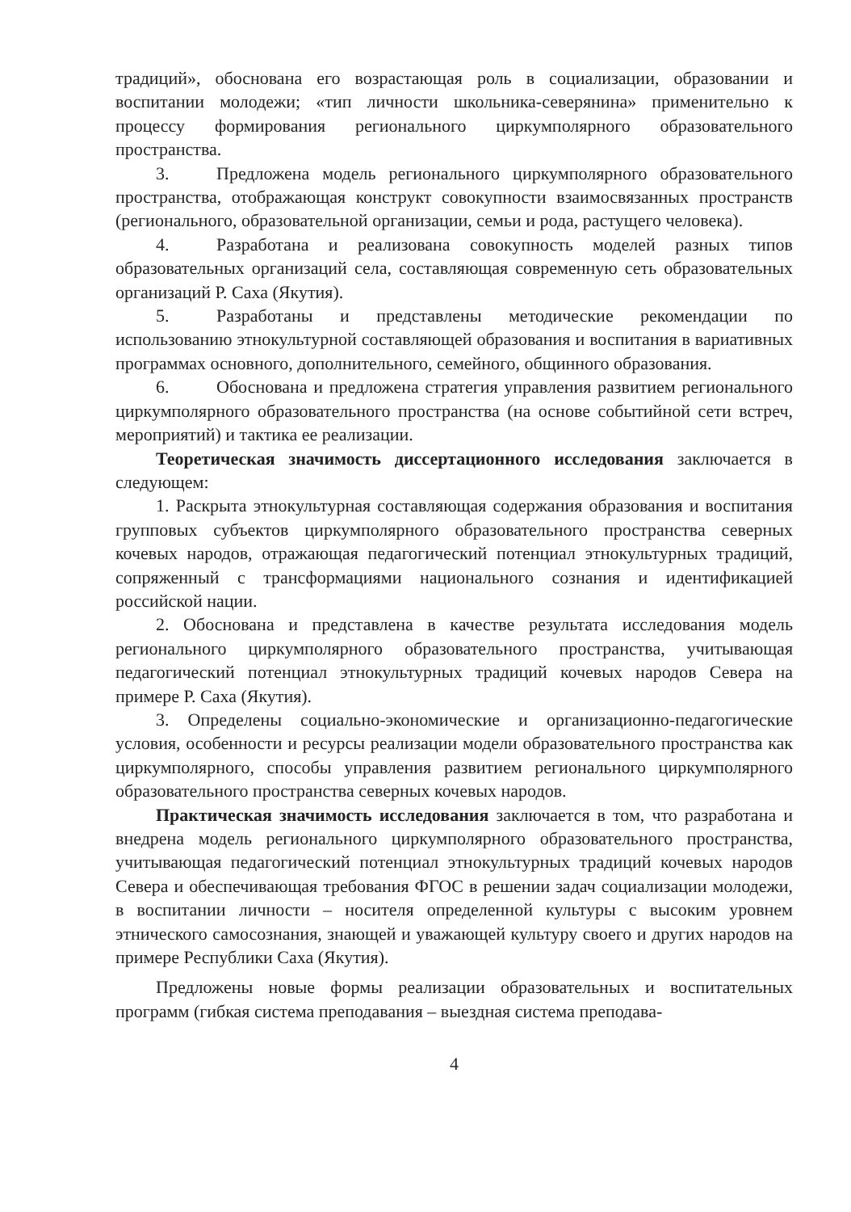традиций», обоснована его возрастающая роль в социализации, образовании и воспитании молодежи; «тип личности школьника-северянина» применительно к процессу формирования регионального циркумполярного образовательного пространства.
3. Предложена модель регионального циркумполярного образовательного пространства, отображающая конструкт совокупности взаимосвязанных пространств (регионального, образовательной организации, семьи и рода, растущего человека).
4. Разработана и реализована совокупность моделей разных типов образовательных организаций села, составляющая современную сеть образовательных организаций Р. Саха (Якутия).
5. Разработаны и представлены методические рекомендации по использованию этнокультурной составляющей образования и воспитания в вариативных программах основного, дополнительного, семейного, общинного образования.
6. Обоснована и предложена стратегия управления развитием регионального циркумполярного образовательного пространства (на основе событийной сети встреч, мероприятий) и тактика ее реализации.
Теоретическая значимость диссертационного исследования заключается в следующем:
1. Раскрыта этнокультурная составляющая содержания образования и воспитания групповых субъектов циркумполярного образовательного пространства северных кочевых народов, отражающая педагогический потенциал этнокультурных традиций, сопряженный с трансформациями национального сознания и идентификацией российской нации.
2. Обоснована и представлена в качестве результата исследования модель регионального циркумполярного образовательного пространства, учитывающая педагогический потенциал этнокультурных традиций кочевых народов Севера на примере Р. Саха (Якутия).
3. Определены социально-экономические и организационно-педагогические условия, особенности и ресурсы реализации модели образовательного пространства как циркумполярного, способы управления развитием регионального циркумполярного образовательного пространства северных кочевых народов.
Практическая значимость исследования заключается в том, что разработана и внедрена модель регионального циркумполярного образовательного пространства, учитывающая педагогический потенциал этнокультурных традиций кочевых народов Севера и обеспечивающая требования ФГОС в решении задач социализации молодежи, в воспитании личности – носителя определенной культуры с высоким уровнем этнического самосознания, знающей и уважающей культуру своего и других народов на примере Республики Саха (Якутия).
Предложены новые формы реализации образовательных и воспитательных программ (гибкая система преподавания – выездная система преподава-
4